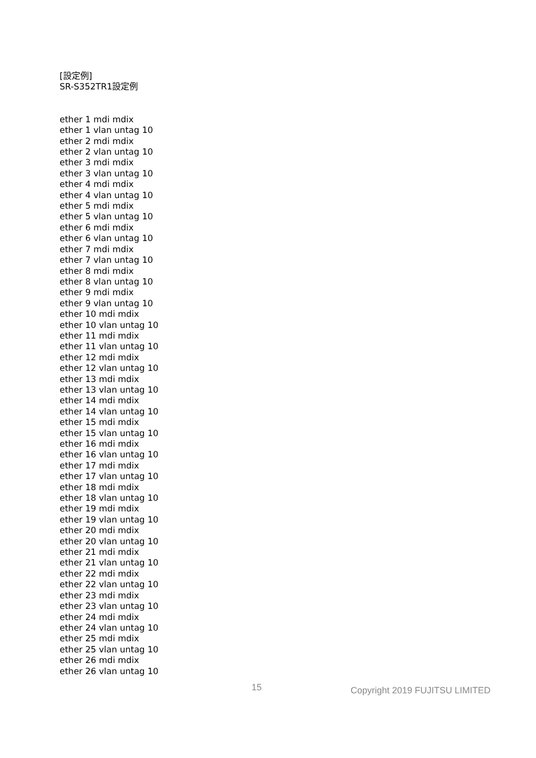[設定例]
SR-S352TR1設定例
ether 1 mdi mdix
ether 1 vlan untag 10
ether 2 mdi mdix
ether 2 vlan untag 10
ether 3 mdi mdix
ether 3 vlan untag 10
ether 4 mdi mdix
ether 4 vlan untag 10
ether 5 mdi mdix
ether 5 vlan untag 10
ether 6 mdi mdix
ether 6 vlan untag 10
ether 7 mdi mdix
ether 7 vlan untag 10
ether 8 mdi mdix
ether 8 vlan untag 10
ether 9 mdi mdix
ether 9 vlan untag 10
ether 10 mdi mdix
ether 10 vlan untag 10
ether 11 mdi mdix
ether 11 vlan untag 10
ether 12 mdi mdix
ether 12 vlan untag 10
ether 13 mdi mdix
ether 13 vlan untag 10
ether 14 mdi mdix
ether 14 vlan untag 10
ether 15 mdi mdix
ether 15 vlan untag 10
ether 16 mdi mdix
ether 16 vlan untag 10
ether 17 mdi mdix
ether 17 vlan untag 10
ether 18 mdi mdix
ether 18 vlan untag 10
ether 19 mdi mdix
ether 19 vlan untag 10
ether 20 mdi mdix
ether 20 vlan untag 10
ether 21 mdi mdix
ether 21 vlan untag 10
ether 22 mdi mdix
ether 22 vlan untag 10
ether 23 mdi mdix
ether 23 vlan untag 10
ether 24 mdi mdix
ether 24 vlan untag 10
ether 25 mdi mdix
ether 25 vlan untag 10
ether 26 mdi mdix
ether 26 vlan untag 10
15 Copyright 2019 FUJITSU LIMITED